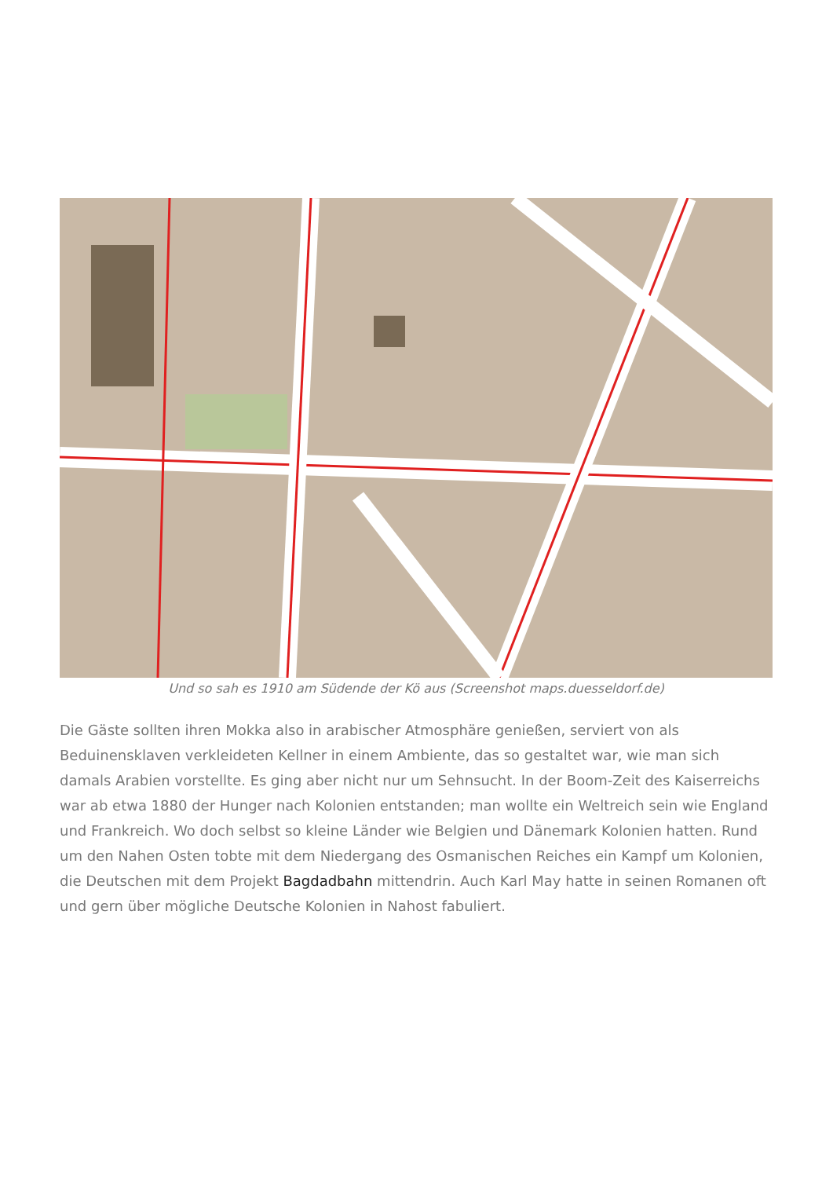Und so sah es 1910 am Südende der Kö aus (Screenshot maps.duesseldorf.de)
Die Gäste sollten ihren Mokka also in arabischer Atmosphäre genießen, serviert von als Beduinensklaven verkleideten Kellner in einem Ambiente, das so gestaltet war, wie man sich damals Arabien vorstellte. Es ging aber nicht nur um Sehnsucht. In der Boom-Zeit des Kaiserreichs war ab etwa 1880 der Hunger nach Kolonien entstanden; man wollte ein Weltreich sein wie England und Frankreich. Wo doch selbst so kleine Länder wie Belgien und Dänemark Kolonien hatten. Rund um den Nahen Osten tobte mit dem Niedergang des Osmanischen Reiches ein Kampf um Kolonien, die Deutschen mit dem Projekt Bagdadbahn mittendrin. Auch Karl May hatte in seinen Romanen oft und gern über mögliche Deutsche Kolonien in Nahost fabuliert.